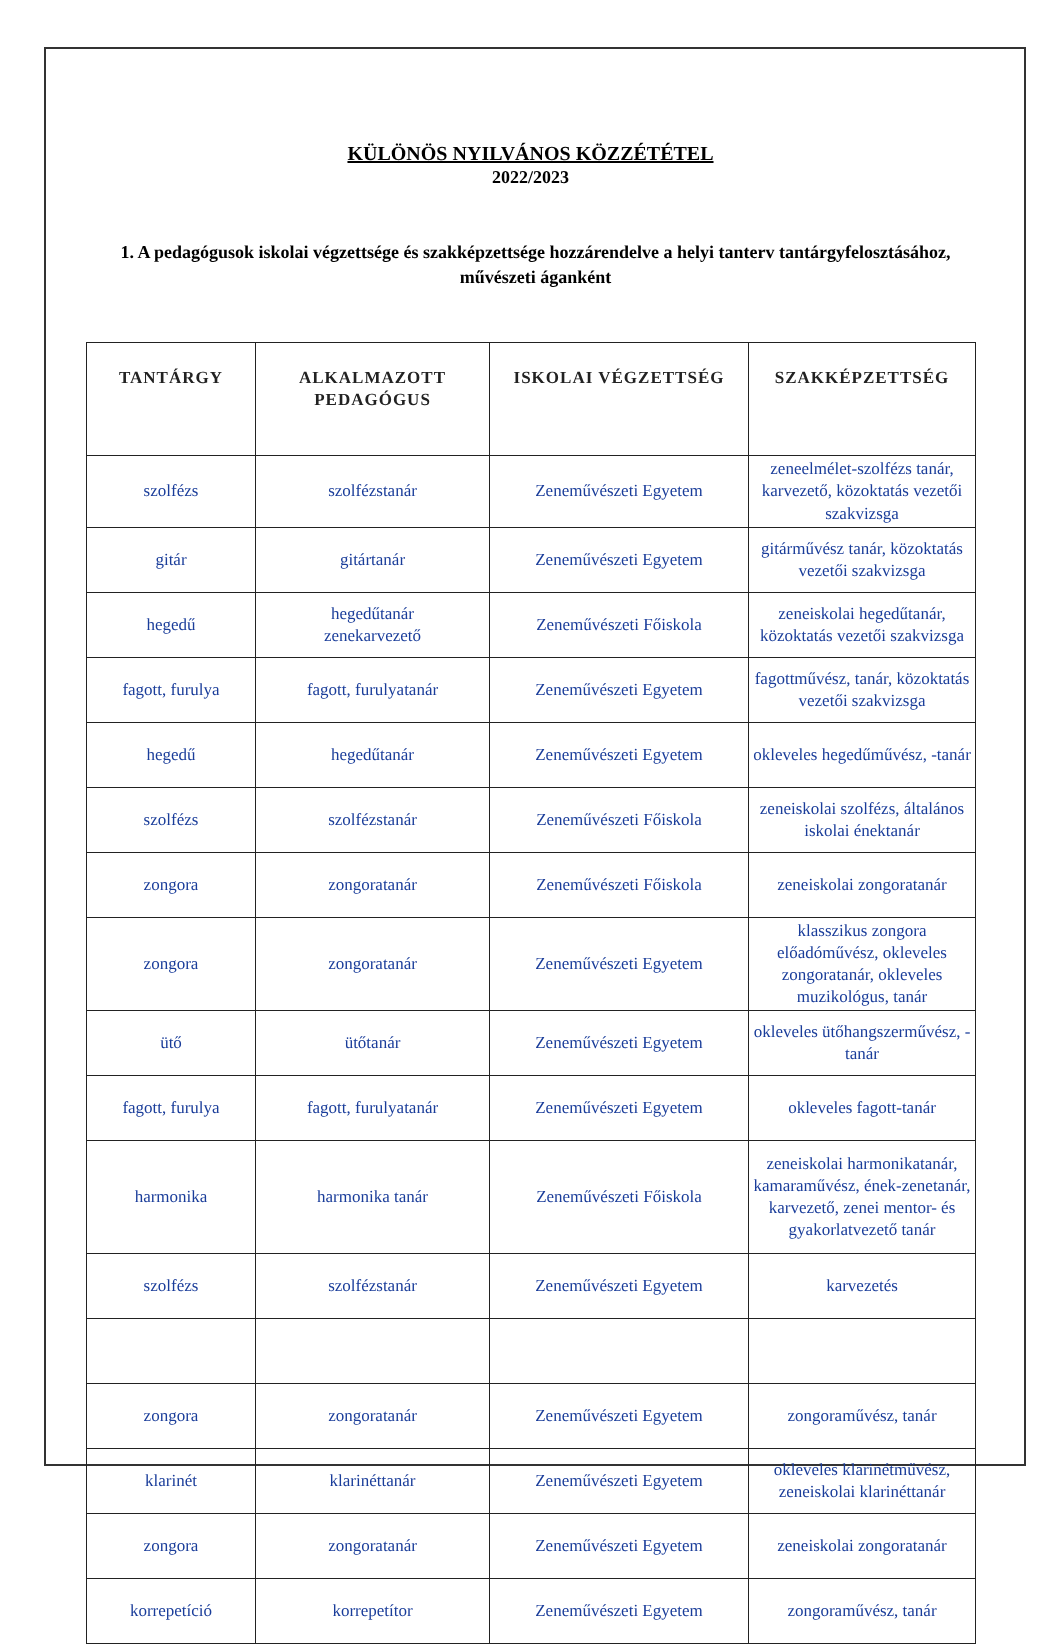KÜLÖNÖS NYILVÁNOS KÖZZÉTÉTEL
2022/2023
1. A pedagógusok iskolai végzettsége és szakképzettsége hozzárendelve a helyi tanterv tantárgyfelosztásához, művészeti áganként
| TANTÁRGY | ALKALMAZOTT PEDAGÓGUS | ISKOLAI VÉGZETTSÉG | SZAKKÉPZETTSÉG |
| --- | --- | --- | --- |
| szolfézs | szolfézstanár | Zeneművészeti Egyetem | zeneelmélet-szolfézs tanár, karvezető, közoktatás vezetői szakvizsga |
| gitár | gitártanár | Zeneművészeti Egyetem | gitárművész tanár, közoktatás vezetői szakvizsga |
| hegedű | hegedűtanár zenekarvezető | Zeneművészeti Főiskola | zeneiskolai hegedűtanár, közoktatás vezetői szakvizsga |
| fagott, furulya | fagott, furulyatanár | Zeneművészeti Egyetem | fagottművész, tanár, közoktatás vezetői szakvizsga |
| hegedű | hegedűtanár | Zeneművészeti Egyetem | okleveles hegedűművész, -tanár |
| szolfézs | szolfézstanár | Zeneművészeti Főiskola | zeneiskolai szolfézs, általános iskolai énektanár |
| zongora | zongoratanár | Zeneművészeti Főiskola | zeneiskolai zongoratanár |
| zongora | zongoratanár | Zeneművészeti Egyetem | klasszikus zongora előadóművész, okleveles zongoratanár, okleveles muzikológus, tanár |
| ütő | ütőtanár | Zeneművészeti Egyetem | okleveles ütőhangszerművész, -tanár |
| fagott, furulya | fagott, furulyatanár | Zeneművészeti Egyetem | okleveles fagott-tanár |
| harmonika | harmonika tanár | Zeneművészeti Főiskola | zeneiskolai harmonikatanár, kamaraművész, ének-zenetanár, karvezető, zenei mentor- és gyakorlatvezető tanár |
| szolfézs | szolfézstanár | Zeneművészeti Egyetem | karvezetés |
| zongora | zongoratanár | Zeneművészeti Egyetem | zongoraművész, tanár |
| klarinét | klarinéttanár | Zeneművészeti Egyetem | okleveles klarinétművész, zeneiskolai klarinéttanár |
| zongora | zongoratanár | Zeneművészeti Egyetem | zeneiskolai zongoratanár |
| korrepetíció | korrepetítor | Zeneművészeti Egyetem | zongoraművész, tanár |